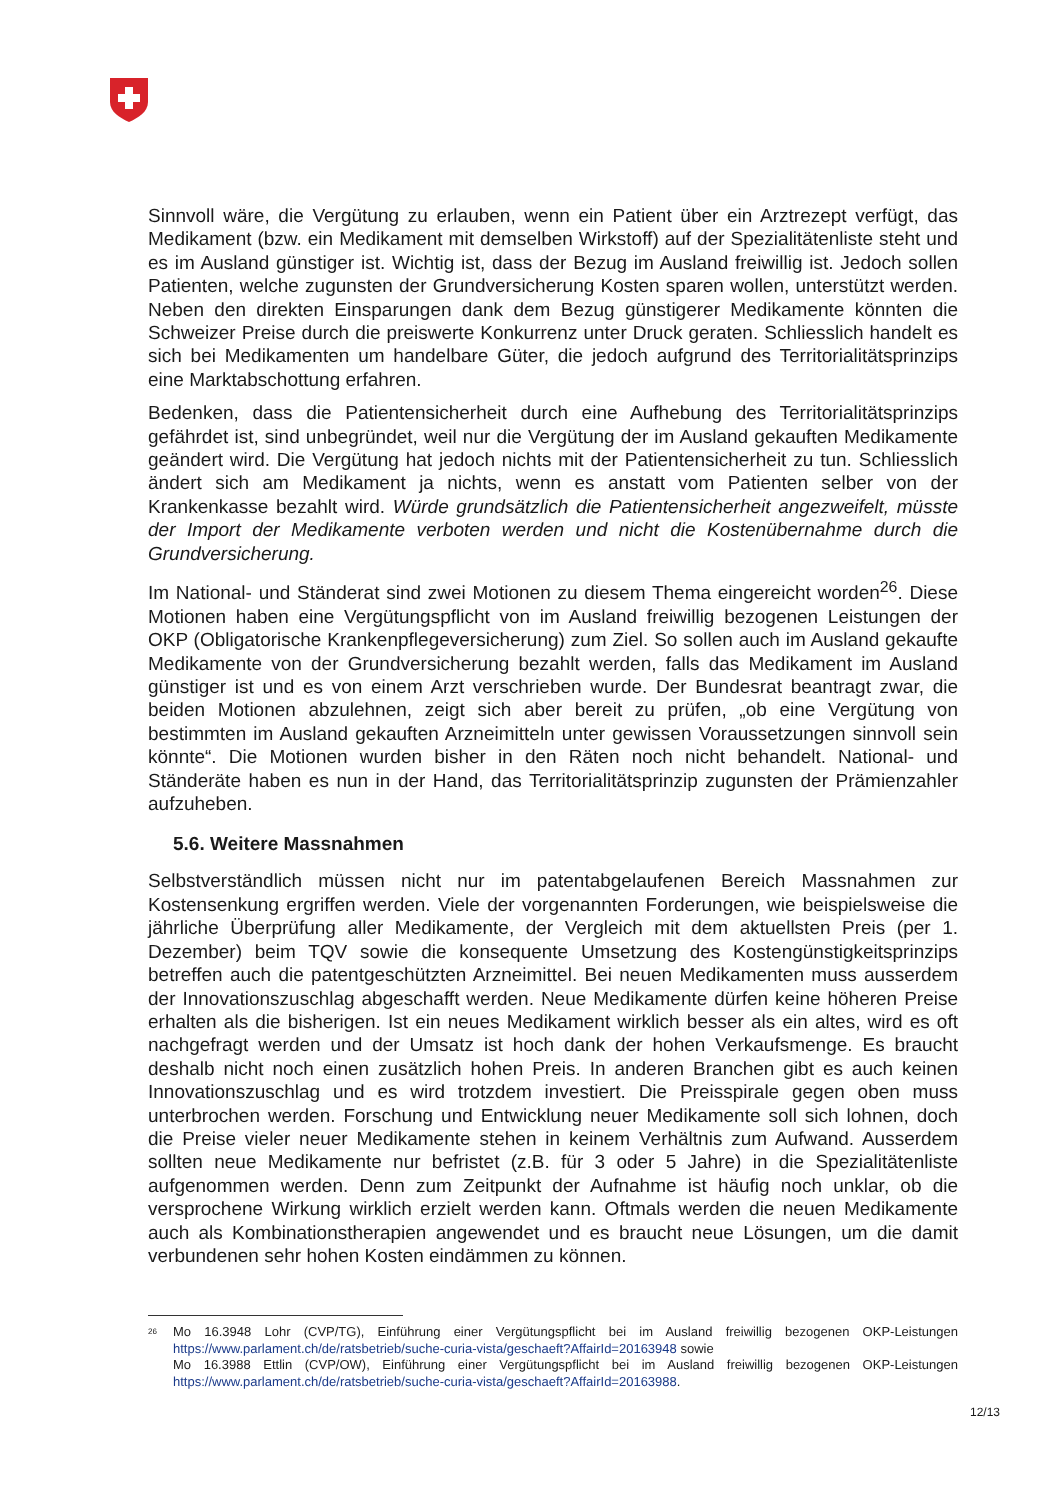Sinnvoll wäre, die Vergütung zu erlauben, wenn ein Patient über ein Arztrezept verfügt, das Medikament (bzw. ein Medikament mit demselben Wirkstoff) auf der Spezialitätenliste steht und es im Ausland günstiger ist. Wichtig ist, dass der Bezug im Ausland freiwillig ist. Jedoch sollen Patienten, welche zugunsten der Grundversicherung Kosten sparen wollen, unterstützt werden. Neben den direkten Einsparungen dank dem Bezug günstigerer Medikamente könnten die Schweizer Preise durch die preiswerte Konkurrenz unter Druck geraten. Schliesslich handelt es sich bei Medikamenten um handelbare Güter, die jedoch aufgrund des Territorialitätsprinzips eine Marktabschottung erfahren.
Bedenken, dass die Patientensicherheit durch eine Aufhebung des Territorialitätsprinzips gefährdet ist, sind unbegründet, weil nur die Vergütung der im Ausland gekauften Medikamente geändert wird. Die Vergütung hat jedoch nichts mit der Patientensicherheit zu tun. Schliesslich ändert sich am Medikament ja nichts, wenn es anstatt vom Patienten selber von der Krankenkasse bezahlt wird. Würde grundsätzlich die Patientensicherheit angezweifelt, müsste der Import der Medikamente verboten werden und nicht die Kostenübernahme durch die Grundversicherung.
Im National- und Ständerat sind zwei Motionen zu diesem Thema eingereicht worden<sup>26</sup>. Diese Motionen haben eine Vergütungspflicht von im Ausland freiwillig bezogenen Leistungen der OKP (Obligatorische Krankenpflegeversicherung) zum Ziel. So sollen auch im Ausland gekaufte Medikamente von der Grundversicherung bezahlt werden, falls das Medikament im Ausland günstiger ist und es von einem Arzt verschrieben wurde. Der Bundesrat beantragt zwar, die beiden Motionen abzulehnen, zeigt sich aber bereit zu prüfen, „ob eine Vergütung von bestimmten im Ausland gekauften Arzneimitteln unter gewissen Voraussetzungen sinnvoll sein könnte“. Die Motionen wurden bisher in den Räten noch nicht behandelt. National- und Ständeräte haben es nun in der Hand, das Territorialitätsprinzip zugunsten der Prämienzahler aufzuheben.
5.6. Weitere Massnahmen
Selbstverständlich müssen nicht nur im patentabgelaufenen Bereich Massnahmen zur Kostensenkung ergriffen werden. Viele der vorgenannten Forderungen, wie beispielsweise die jährliche Überprüfung aller Medikamente, der Vergleich mit dem aktuellsten Preis (per 1. Dezember) beim TQV sowie die konsequente Umsetzung des Kostengünstigkeitsprinzips betreffen auch die patentgeschützten Arzneimittel. Bei neuen Medikamenten muss ausserdem der Innovationszuschlag abgeschafft werden. Neue Medikamente dürfen keine höheren Preise erhalten als die bisherigen. Ist ein neues Medikament wirklich besser als ein altes, wird es oft nachgefragt werden und der Umsatz ist hoch dank der hohen Verkaufsmenge. Es braucht deshalb nicht noch einen zusätzlich hohen Preis. In anderen Branchen gibt es auch keinen Innovationszuschlag und es wird trotzdem investiert. Die Preisspirale gegen oben muss unterbrochen werden. Forschung und Entwicklung neuer Medikamente soll sich lohnen, doch die Preise vieler neuer Medikamente stehen in keinem Verhältnis zum Aufwand. Ausserdem sollten neue Medikamente nur befristet (z.B. für 3 oder 5 Jahre) in die Spezialitätenliste aufgenommen werden. Denn zum Zeitpunkt der Aufnahme ist häufig noch unklar, ob die versprochene Wirkung wirklich erzielt werden kann. Oftmals werden die neuen Medikamente auch als Kombinationstherapien angewendet und es braucht neue Lösungen, um die damit verbundenen sehr hohen Kosten eindämmen zu können.
<sup>26</sup>
Mo 16.3948 Lohr (CVP/TG), Einführung einer Vergütungspflicht bei im Ausland freiwillig bezogenen OKP-Leistungen https://www.parlament.ch/de/ratsbetrieb/suche-curia-vista/geschaeft?AffairId=20163948 sowie
Mo 16.3988 Ettlin (CVP/OW), Einführung einer Vergütungspflicht bei im Ausland freiwillig bezogenen OKP-Leistungen https://www.parlament.ch/de/ratsbetrieb/suche-curia-vista/geschaeft?AffairId=20163988.
12/13